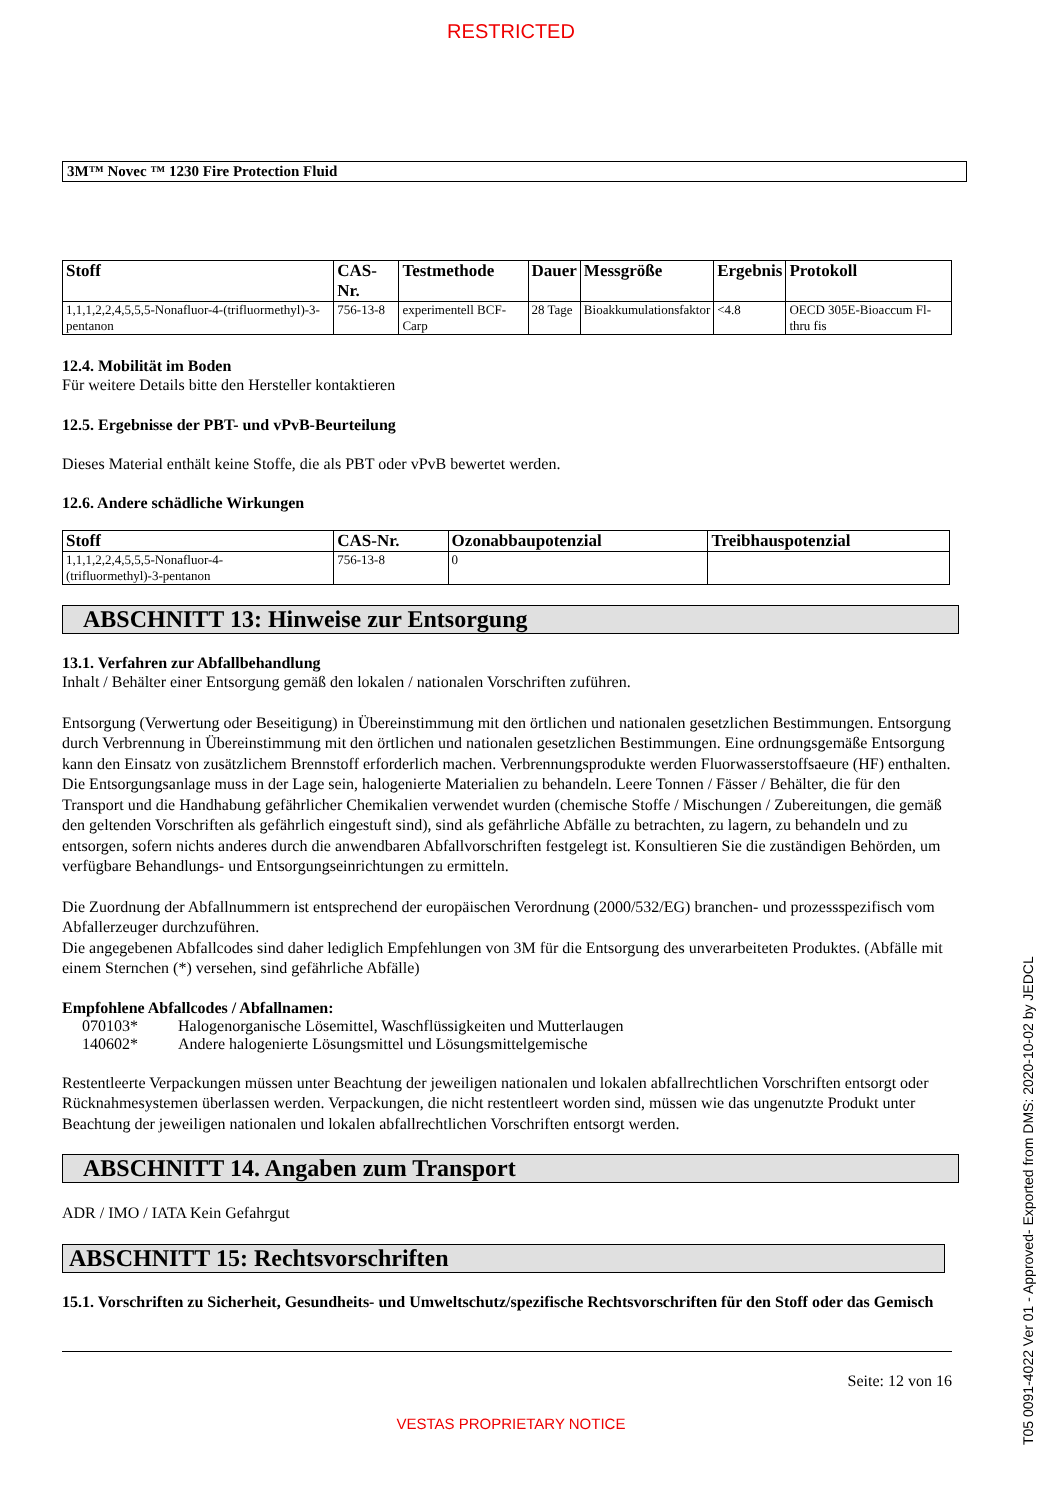RESTRICTED
3M™ Novec ™ 1230 Fire Protection Fluid
| Stoff | CAS-Nr. | Testmethode | Dauer | Messgröße | Ergebnis | Protokoll |
| --- | --- | --- | --- | --- | --- | --- |
| 1,1,1,2,2,4,5,5,5-Nonafluor-4-(trifluormethyl)-3-pentanon | 756-13-8 | experimentell BCF-Carp | 28 Tage | Bioakkumulationsfaktor | <4.8 | OECD 305E-Bioaccum Fl-thru fis |
12.4. Mobilität im Boden
Für weitere Details bitte den Hersteller kontaktieren
12.5. Ergebnisse der PBT- und vPvB-Beurteilung
Dieses Material enthält keine Stoffe, die als PBT oder vPvB bewertet werden.
12.6. Andere schädliche Wirkungen
| Stoff | CAS-Nr. | Ozonabbaupotenzial | Treibhauspotenzial |
| --- | --- | --- | --- |
| 1,1,1,2,2,4,5,5,5-Nonafluor-4- (trifluormethyl)-3-pentanon | 756-13-8 | 0 | |
ABSCHNITT 13: Hinweise zur Entsorgung
13.1. Verfahren zur Abfallbehandlung
Inhalt / Behälter einer Entsorgung gemäß den lokalen / nationalen Vorschriften zuführen.
Entsorgung (Verwertung oder Beseitigung) in Übereinstimmung mit den örtlichen und nationalen gesetzlichen Bestimmungen. Entsorgung durch Verbrennung in Übereinstimmung mit den örtlichen und nationalen gesetzlichen Bestimmungen. Eine ordnungsgemäße Entsorgung kann den Einsatz von zusätzlichem Brennstoff erforderlich machen. Verbrennungsprodukte werden Fluorwasserstoffsaeure (HF) enthalten. Die Entsorgungsanlage muss in der Lage sein, halogenierte Materialien zu behandeln. Leere Tonnen / Fässer / Behälter, die für den Transport und die Handhabung gefährlicher Chemikalien verwendet wurden (chemische Stoffe / Mischungen / Zubereitungen, die gemäß den geltenden Vorschriften als gefährlich eingestuft sind), sind als gefährliche Abfälle zu betrachten, zu lagern, zu behandeln und zu entsorgen, sofern nichts anderes durch die anwendbaren Abfallvorschriften festgelegt ist. Konsultieren Sie die zuständigen Behörden, um verfügbare Behandlungs- und Entsorgungseinrichtungen zu ermitteln.
Die Zuordnung der Abfallnummern ist entsprechend der europäischen Verordnung (2000/532/EG) branchen- und prozessspezifisch vom Abfallerzeuger durchzuführen.
Die angegebenen Abfallcodes sind daher lediglich Empfehlungen von 3M für die Entsorgung des unverarbeiteten Produktes. (Abfälle mit einem Sternchen (*) versehen, sind gefährliche Abfälle)
Empfohlene Abfallcodes / Abfallnamen:
| 070103* | Halogenorganische Lösemittel, Waschflüssigkeiten und Mutterlaugen |
| 140602* | Andere halogenierte Lösungsmittel und Lösungsmittelgemische |
Restentleerte Verpackungen müssen unter Beachtung der jeweiligen nationalen und lokalen abfallrechtlichen Vorschriften entsorgt oder Rücknahmesystemen überlassen werden. Verpackungen, die nicht restentleert worden sind, müssen wie das ungenutzte Produkt unter Beachtung der jeweiligen nationalen und lokalen abfallrechtlichen Vorschriften entsorgt werden.
ABSCHNITT 14. Angaben zum Transport
ADR / IMO / IATA Kein Gefahrgut
ABSCHNITT 15: Rechtsvorschriften
15.1. Vorschriften zu Sicherheit, Gesundheits- und Umweltschutz/spezifische Rechtsvorschriften für den Stoff oder das Gemisch
Seite: 12 von 16
VESTAS PROPRIETARY NOTICE
T05 0091-4022 Ver 01 - Approved- Exported from DMS: 2020-10-02 by JEDCL